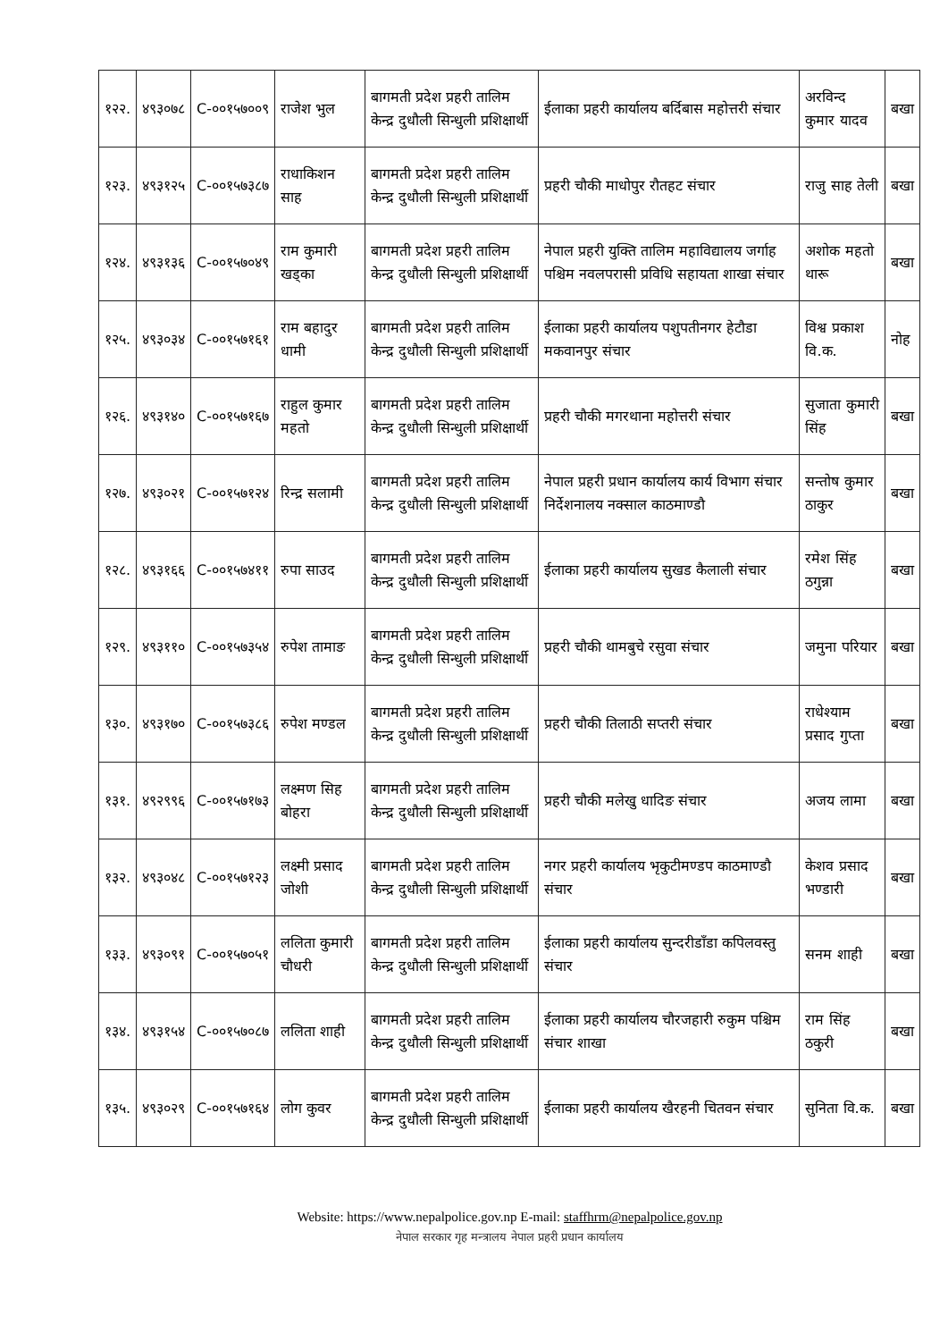| १२२. | ४९३०७८ | C-००१५७००९ | राजेश भुल | बागमती प्रदेश प्रहरी तालिम केन्द्र दुधौली सिन्धुली प्रशिक्षार्थी | ईलाका प्रहरी कार्यालय बर्दिबास महोत्तरी संचार | अरविन्द कुमार यादव | बखा |
| १२३. | ४९३१२५ | C-००१५७३८७ | राधाकिशन साह | बागमती प्रदेश प्रहरी तालिम केन्द्र दुधौली सिन्धुली प्रशिक्षार्थी | प्रहरी चौकी माधोपुर रौतहट संचार | राजु साह तेली | बखा |
| १२४. | ४९३१३६ | C-००१५७०४९ | राम कुमारी खड्का | बागमती प्रदेश प्रहरी तालिम केन्द्र दुधौली सिन्धुली प्रशिक्षार्थी | नेपाल प्रहरी युक्ति तालिम महाविद्यालय जर्गाह पश्चिम नवलपरासी प्रविधि सहायता शाखा संचार | अशोक महतो थारू | बखा |
| १२५. | ४९३०३४ | C-००१५७१६१ | राम बहादुर धामी | बागमती प्रदेश प्रहरी तालिम केन्द्र दुधौली सिन्धुली प्रशिक्षार्थी | ईलाका प्रहरी कार्यालय पशुपतीनगर हेटौडा मकवानपुर संचार | विश्व प्रकाश वि.क. | नोह |
| १२६. | ४९३१४० | C-००१५७१६७ | राहुल कुमार महतो | बागमती प्रदेश प्रहरी तालिम केन्द्र दुधौली सिन्धुली प्रशिक्षार्थी | प्रहरी चौकी मगरथाना महोत्तरी संचार | सुजाता कुमारी सिंह | बखा |
| १२७. | ४९३०२१ | C-००१५७१२४ | रिन्द्र सलामी | बागमती प्रदेश प्रहरी तालिम केन्द्र दुधौली सिन्धुली प्रशिक्षार्थी | नेपाल प्रहरी प्रधान कार्यालय कार्य विभाग संचार निर्देशनालय नक्साल काठमाण्डौ | सन्तोष कुमार ठाकुर | बखा |
| १२८. | ४९३१६६ | C-००१५७४११ | रुपा साउद | बागमती प्रदेश प्रहरी तालिम केन्द्र दुधौली सिन्धुली प्रशिक्षार्थी | ईलाका प्रहरी कार्यालय सुखड कैलाली संचार | रमेश सिंह ठगुन्ना | बखा |
| १२९. | ४९३११० | C-००१५७३५४ | रुपेश तामाङ | बागमती प्रदेश प्रहरी तालिम केन्द्र दुधौली सिन्धुली प्रशिक्षार्थी | प्रहरी चौकी थामबुचे रसुवा संचार | जमुना परियार | बखा |
| १३०. | ४९३१७० | C-००१५७३८६ | रुपेश मण्डल | बागमती प्रदेश प्रहरी तालिम केन्द्र दुधौली सिन्धुली प्रशिक्षार्थी | प्रहरी चौकी तिलाठी सप्तरी संचार | राधेश्याम प्रसाद गुप्ता | बखा |
| १३१. | ४९२९९६ | C-००१५७१७३ | लक्ष्मण सिह बोहरा | बागमती प्रदेश प्रहरी तालिम केन्द्र दुधौली सिन्धुली प्रशिक्षार्थी | प्रहरी चौकी मलेखु धादिङ संचार | अजय लामा | बखा |
| १३२. | ४९३०४८ | C-००१५७१२३ | लक्ष्मी प्रसाद जोशी | बागमती प्रदेश प्रहरी तालिम केन्द्र दुधौली सिन्धुली प्रशिक्षार्थी | नगर प्रहरी कार्यालय भृकुटीमण्डप काठमाण्डौ संचार | केशव प्रसाद भण्डारी | बखा |
| १३३. | ४९३०९१ | C-००१५७०५१ | ललिता कुमारी चौधरी | बागमती प्रदेश प्रहरी तालिम केन्द्र दुधौली सिन्धुली प्रशिक्षार्थी | ईलाका प्रहरी कार्यालय सुन्दरीडाँडा कपिलवस्तु संचार | सनम शाही | बखा |
| १३४. | ४९३१५४ | C-००१५७०८७ | ललिता शाही | बागमती प्रदेश प्रहरी तालिम केन्द्र दुधौली सिन्धुली प्रशिक्षार्थी | ईलाका प्रहरी कार्यालय चौरजहारी रुकुम पश्चिम संचार शाखा | राम सिंह ठकुरी | बखा |
| १३५. | ४९३०२९ | C-००१५७१६४ | लोग कुवर | बागमती प्रदेश प्रहरी तालिम केन्द्र दुधौली सिन्धुली प्रशिक्षार्थी | ईलाका प्रहरी कार्यालय खैरहनी चितवन संचार | सुनिता वि.क. | बखा |
Website: https://www.nepalpolice.gov.np E-mail: staffhrm@nepalpolice.gov.np
नेपाल सरकार गृह मन्त्रालय नेपाल प्रहरी प्रधान कार्यालय